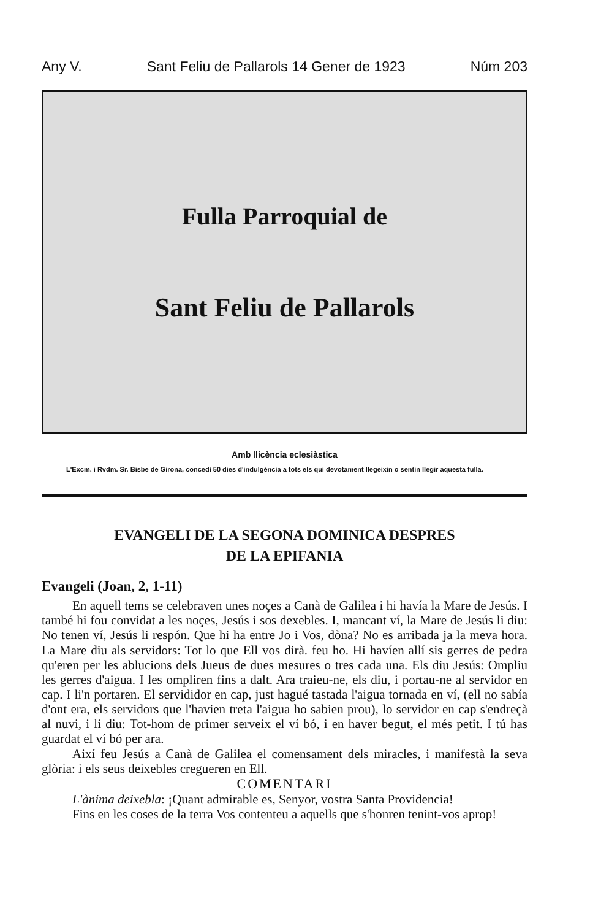Any V. Sant Feliu de Pallarols 14 Gener de 1923 Núm 203
Fulla Parroquial de
Sant Feliu de Pallarols
Amb llicència eclesiàstica
L'Excm. i Rvdm. Sr. Bisbe de Girona, concedí 50 dies d'indulgència a tots els qui devotament llegeixin o sentin llegir aquesta fulla.
EVANGELI DE LA SEGONA DOMINICA DESPRES
DE LA EPIFANIA
Evangeli (Joan, 2, 1-11)
En aquell tems se celebraven unes noçes a Canà de Galilea i hi havía la Mare de Jesús. I també hi fou convidat a les noçes, Jesús i sos dexebles. I, mancant ví, la Mare de Jesús li diu: No tenen ví, Jesús li respón. Que hi ha entre Jo i Vos, dòna? No es arribada ja la meva hora. La Mare diu als servidors: Tot lo que Ell vos dirà. feu ho. Hi havíen allí sis gerres de pedra qu'eren per les ablucions dels Jueus de dues mesures o tres cada una. Els diu Jesús: Ompliu les gerres d'aigua. I les ompliren fins a dalt. Ara traieu-ne, els diu, i portau-ne al servidor en cap. I li'n portaren. El servididor en cap, just hagué tastada l'aigua tornada en ví, (ell no sabía d'ont era, els servidors que l'havien treta l'aigua ho sabien prou), lo servidor en cap s'endreçà al nuvi, i li diu: Tot-hom de primer serveix el ví bó, i en haver begut, el més petit. I tú has guardat el ví bó per ara.
Així feu Jesús a Canà de Galilea el comensament dels miracles, i manifestà la seva glòria: i els seus deixebles cregueren en Ell.
COMENTARI
L'ànima deixebla: ¡Quant admirable es, Senyor, vostra Santa Providencia!
Fins en les coses de la terra Vos contenteu a aquells que s'honren tenint-vos aprop!